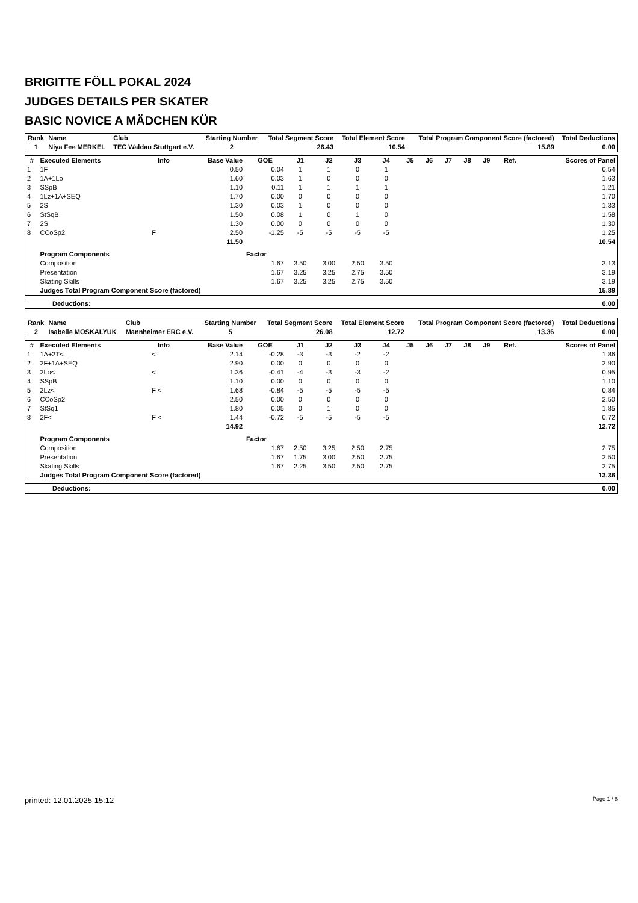BRIGITTE FÖLL POKAL 2024
JUDGES DETAILS PER SKATER
BASIC NOVICE A MÄDCHEN KÜR
| Rank | Name | Club | Starting Number | Total Segment Score | Total Element Score | Total Program Component Score (factored) | Total Deductions |
| --- | --- | --- | --- | --- | --- | --- | --- |
| 1 | Niya Fee MERKEL | TEC Waldau Stuttgart e.V. | 2 | 26.43 | 10.54 | 15.89 | 0.00 |
| # | Executed Elements | Info | Base Value | GOE | J1 | J2 | J3 | J4 | J5 | J6 | J7 | J8 | J9 | Ref. | Scores of Panel |
| --- | --- | --- | --- | --- | --- | --- | --- | --- | --- | --- | --- | --- | --- | --- | --- |
| 1 | 1F | | 0.50 | 0.04 | 1 | 1 | 0 | 1 | | | | | | | 0.54 |
| 2 | 1A+1Lo | | 1.60 | 0.03 | 1 | 0 | 0 | 0 | | | | | | | 1.63 |
| 3 | SSpB | | 1.10 | 0.11 | 1 | 1 | 1 | 1 | | | | | | | 1.21 |
| 4 | 1Lz+1A+SEQ | | 1.70 | 0.00 | 0 | 0 | 0 | 0 | | | | | | | 1.70 |
| 5 | 2S | | 1.30 | 0.03 | 1 | 0 | 0 | 0 | | | | | | | 1.33 |
| 6 | StSqB | | 1.50 | 0.08 | 1 | 0 | 1 | 0 | | | | | | | 1.58 |
| 7 | 2S | | 1.30 | 0.00 | 0 | 0 | 0 | 0 | | | | | | | 1.30 |
| 8 | CCoSp2 | F | 2.50 | -1.25 | -5 | -5 | -5 | -5 | | | | | | | 1.25 |
| | | | 11.50 | | | | | | | | | | | | 10.54 |
| | Program Components | | | Factor | | | | | | | | | | | |
| | Composition | | | 1.67 | 3.50 | 3.00 | 2.50 | 3.50 | | | | | | | 3.13 |
| | Presentation | | | 1.67 | 3.25 | 3.25 | 2.75 | 3.50 | | | | | | | 3.19 |
| | Skating Skills | | | 1.67 | 3.25 | 3.25 | 2.75 | 3.50 | | | | | | | 3.19 |
| | Judges Total Program Component Score (factored) | | | | | | | | | | | | | | 15.89 |
| Deductions: | 0.00 |
| Rank | Name | Club | Starting Number | Total Segment Score | Total Element Score | Total Program Component Score (factored) | Total Deductions |
| --- | --- | --- | --- | --- | --- | --- | --- |
| 2 | Isabelle MOSKALYUK | Mannheimer ERC e.V. | 5 | 26.08 | 12.72 | 13.36 | 0.00 |
| # | Executed Elements | Info | Base Value | GOE | J1 | J2 | J3 | J4 | J5 | J6 | J7 | J8 | J9 | Ref. | Scores of Panel |
| --- | --- | --- | --- | --- | --- | --- | --- | --- | --- | --- | --- | --- | --- | --- | --- |
| 1 | 1A+2T< | < | 2.14 | -0.28 | -3 | -3 | -2 | -2 | | | | | | | 1.86 |
| 2 | 2F+1A+SEQ | | 2.90 | 0.00 | 0 | 0 | 0 | 0 | | | | | | | 2.90 |
| 3 | 2Lo< | < | 1.36 | -0.41 | -4 | -3 | -3 | -2 | | | | | | | 0.95 |
| 4 | SSpB | | 1.10 | 0.00 | 0 | 0 | 0 | 0 | | | | | | | 1.10 |
| 5 | 2Lz< | F < | 1.68 | -0.84 | -5 | -5 | -5 | -5 | | | | | | | 0.84 |
| 6 | CCoSp2 | | 2.50 | 0.00 | 0 | 0 | 0 | 0 | | | | | | | 2.50 |
| 7 | StSq1 | | 1.80 | 0.05 | 0 | 1 | 0 | 0 | | | | | | | 1.85 |
| 8 | 2F< | F < | 1.44 | -0.72 | -5 | -5 | -5 | -5 | | | | | | | 0.72 |
| | | | 14.92 | | | | | | | | | | | | 12.72 |
| | Program Components | | | Factor | | | | | | | | | | | |
| | Composition | | | 1.67 | 2.50 | 3.25 | 2.50 | 2.75 | | | | | | | 2.75 |
| | Presentation | | | 1.67 | 1.75 | 3.00 | 2.50 | 2.75 | | | | | | | 2.50 |
| | Skating Skills | | | 1.67 | 2.25 | 3.50 | 2.50 | 2.75 | | | | | | | 2.75 |
| | Judges Total Program Component Score (factored) | | | | | | | | | | | | | | 13.36 |
| Deductions: | 0.00 |
printed: 12.01.2025 15:12 Page 1 / 8